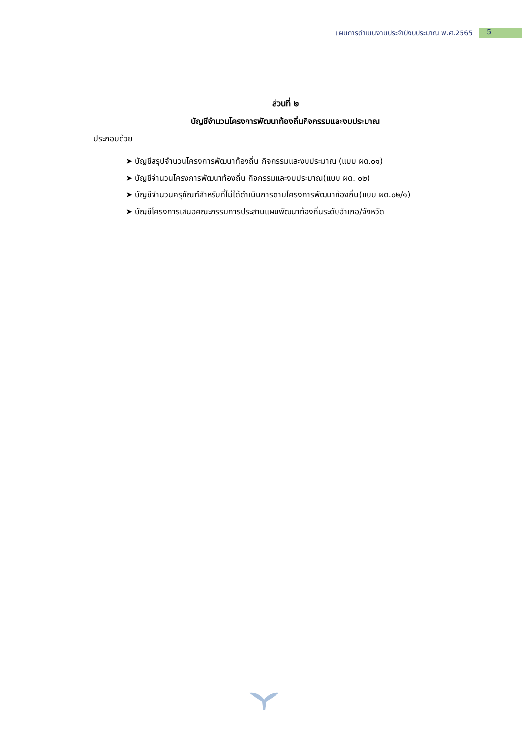แผนการดำเนินงานประจำปีงบประมาณ พ.ศ.2565 5
ส่วนที่ ๒
บัญชีจำนวนโครงการพัฒนาท้องถิ่นกิจกรรมและงบประมาณ
ประกอบด้วย
➤ บัญชีสรุปจำนวนโครงการพัฒนาท้องถิ่น กิจกรรมและงบประมาณ (แบบ ผด.๐๑)
➤ บัญชีจำนวนโครงการพัฒนาท้องถิ่น กิจกรรมและงบประมาณ(แบบ ผด. ๐๒)
➤ บัญชีจำนวนครุภัณฑ์สำหรับที่ไม่ได้ดำเนินการตามโครงการพัฒนาท้องถิ่น(แบบ ผด.๐๒/๑)
➤ บัญชีโครงการเสนอคณะกรรมการประสานแผนพัฒนาท้องถิ่นระดับอำเภอ/จังหวัด